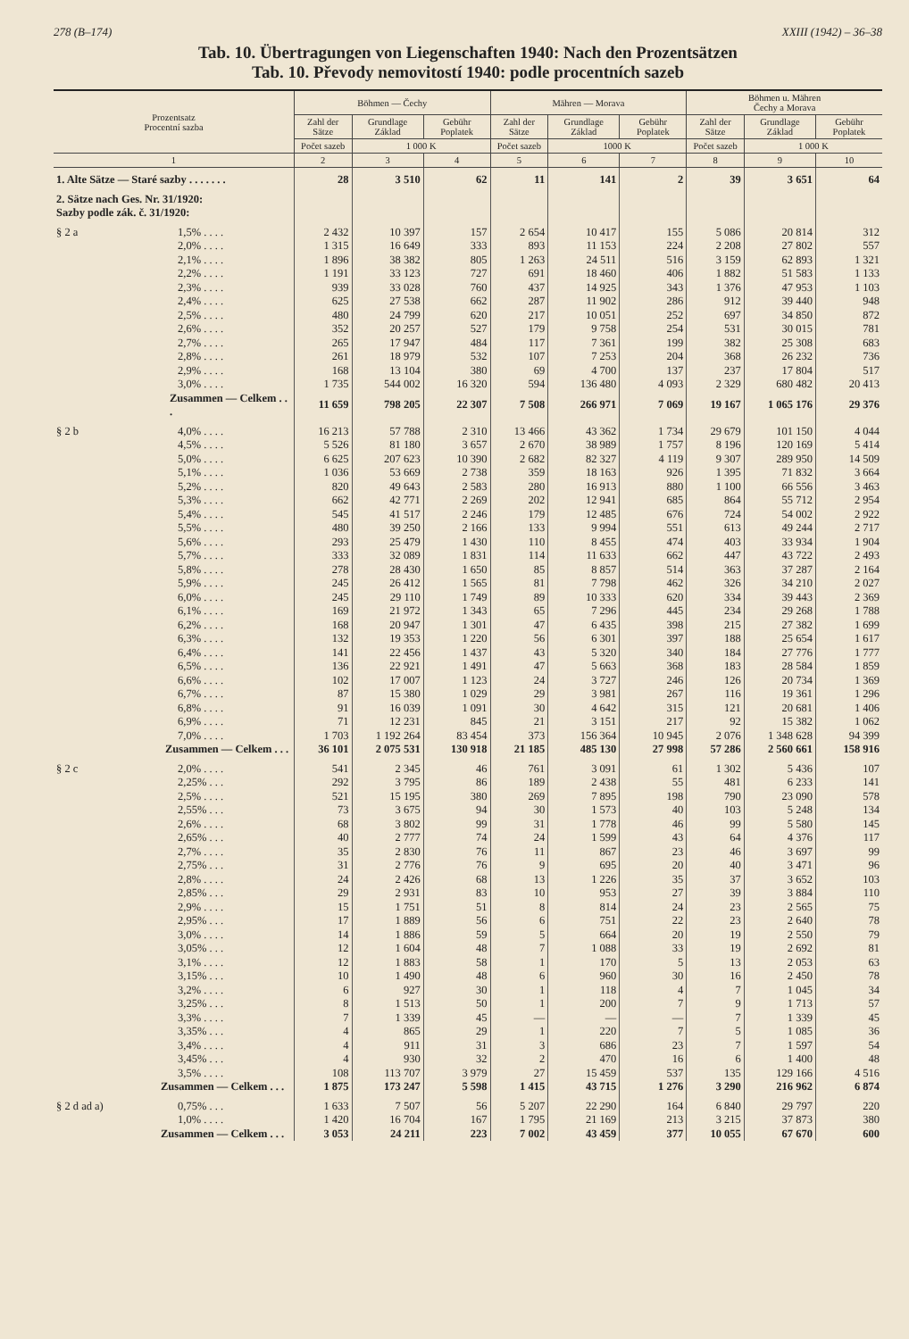278 (B–174) XXIII (1942) – 36–38
Tab. 10. Übertragungen von Liegenschaften 1940: Nach den Prozentsätzen
Tab. 10. Převody nemovitostí 1940: podle procentních sazeb
| Prozentsatz Procentní sazba | | Böhmen — Čechy | | | Mähren — Morava | | | Böhmen u. Mähren Čechy a Morava | | |
| --- | --- | --- | --- | --- | --- | --- | --- | --- | --- | --- |
| | | Zahl der Sätze | Grundlage Základ | Gebühr Poplatek | Zahl der Sätze | Grundlage Základ | Gebühr Poplatek | Zahl der Sätze | Grundlage Základ | Gebühr Poplatek |
| | | Počet sazeb | 1 000 K | | Počet sazeb | 1000 K | | Počet sazeb | 1 000 K | |
| 1 | | 2 | 3 | 4 | 5 | 6 | 7 | 8 | 9 | 10 |
| 1. Alte Sätze — Staré sazby . . . . . . . | | 28 | 3 510 | 62 | 11 | 141 | 2 | 39 | 3 651 | 64 |
| 2. Sätze nach Ges. Nr. 31/1920: Sazby podle zák. č. 31/1920: | | | | | | | | | | |
| § 2 a | 1,5% . . . . | 2 432 | 10 397 | 157 | 2 654 | 10 417 | 155 | 5 086 | 20 814 | 312 |
| | 2,0% . . . . | 1 315 | 16 649 | 333 | 893 | 11 153 | 224 | 2 208 | 27 802 | 557 |
| | 2,1% . . . . | 1 896 | 38 382 | 805 | 1 263 | 24 511 | 516 | 3 159 | 62 893 | 1 321 |
| | 2,2% . . . . | 1 191 | 33 123 | 727 | 691 | 18 460 | 406 | 1 882 | 51 583 | 1 133 |
| | 2,3% . . . . | 939 | 33 028 | 760 | 437 | 14 925 | 343 | 1 376 | 47 953 | 1 103 |
| | 2,4% . . . . | 625 | 27 538 | 662 | 287 | 11 902 | 286 | 912 | 39 440 | 948 |
| | 2,5% . . . . | 480 | 24 799 | 620 | 217 | 10 051 | 252 | 697 | 34 850 | 872 |
| | 2,6% . . . . | 352 | 20 257 | 527 | 179 | 9 758 | 254 | 531 | 30 015 | 781 |
| | 2,7% . . . . | 265 | 17 947 | 484 | 117 | 7 361 | 199 | 382 | 25 308 | 683 |
| | 2,8% . . . . | 261 | 18 979 | 532 | 107 | 7 253 | 204 | 368 | 26 232 | 736 |
| | 2,9% . . . . | 168 | 13 104 | 380 | 69 | 4 700 | 137 | 237 | 17 804 | 517 |
| | 3,0% . . . . | 1 735 | 544 002 | 16 320 | 594 | 136 480 | 4 093 | 2 329 | 680 482 | 20 413 |
| Zusammen — Celkem . . . | | 11 659 | 798 205 | 22 307 | 7 508 | 266 971 | 7 069 | 19 167 | 1 065 176 | 29 376 |
| § 2 b | 4,0% . . . . | 16 213 | 57 788 | 2 310 | 13 466 | 43 362 | 1 734 | 29 679 | 101 150 | 4 044 |
| | 4,5% . . . . | 5 526 | 81 180 | 3 657 | 2 670 | 38 989 | 1 757 | 8 196 | 120 169 | 5 414 |
| | 5,0% . . . . | 6 625 | 207 623 | 10 390 | 2 682 | 82 327 | 4 119 | 9 307 | 289 950 | 14 509 |
| | 5,1% . . . . | 1 036 | 53 669 | 2 738 | 359 | 18 163 | 926 | 1 395 | 71 832 | 3 664 |
| | 5,2% . . . . | 820 | 49 643 | 2 583 | 280 | 16 913 | 880 | 1 100 | 66 556 | 3 463 |
| | 5,3% . . . . | 662 | 42 771 | 2 269 | 202 | 12 941 | 685 | 864 | 55 712 | 2 954 |
| | 5,4% . . . . | 545 | 41 517 | 2 246 | 179 | 12 485 | 676 | 724 | 54 002 | 2 922 |
| | 5,5% . . . . | 480 | 39 250 | 2 166 | 133 | 9 994 | 551 | 613 | 49 244 | 2 717 |
| | 5,6% . . . . | 293 | 25 479 | 1 430 | 110 | 8 455 | 474 | 403 | 33 934 | 1 904 |
| | 5,7% . . . . | 333 | 32 089 | 1 831 | 114 | 11 633 | 662 | 447 | 43 722 | 2 493 |
| | 5,8% . . . . | 278 | 28 430 | 1 650 | 85 | 8 857 | 514 | 363 | 37 287 | 2 164 |
| | 5,9% . . . . | 245 | 26 412 | 1 565 | 81 | 7 798 | 462 | 326 | 34 210 | 2 027 |
| | 6,0% . . . . | 245 | 29 110 | 1 749 | 89 | 10 333 | 620 | 334 | 39 443 | 2 369 |
| | 6,1% . . . . | 169 | 21 972 | 1 343 | 65 | 7 296 | 445 | 234 | 29 268 | 1 788 |
| | 6,2% . . . . | 168 | 20 947 | 1 301 | 47 | 6 435 | 398 | 215 | 27 382 | 1 699 |
| | 6,3% . . . . | 132 | 19 353 | 1 220 | 56 | 6 301 | 397 | 188 | 25 654 | 1 617 |
| | 6,4% . . . . | 141 | 22 456 | 1 437 | 43 | 5 320 | 340 | 184 | 27 776 | 1 777 |
| | 6,5% . . . . | 136 | 22 921 | 1 491 | 47 | 5 663 | 368 | 183 | 28 584 | 1 859 |
| | 6,6% . . . . | 102 | 17 007 | 1 123 | 24 | 3 727 | 246 | 126 | 20 734 | 1 369 |
| | 6,7% . . . . | 87 | 15 380 | 1 029 | 29 | 3 981 | 267 | 116 | 19 361 | 1 296 |
| | 6,8% . . . . | 91 | 16 039 | 1 091 | 30 | 4 642 | 315 | 121 | 20 681 | 1 406 |
| | 6,9% . . . . | 71 | 12 231 | 845 | 21 | 3 151 | 217 | 92 | 15 382 | 1 062 |
| | 7,0% . . . . | 1 703 | 1 192 264 | 83 454 | 373 | 156 364 | 10 945 | 2 076 | 1 348 628 | 94 399 |
| Zusammen — Celkem . . . | | 36 101 | 2 075 531 | 130 918 | 21 185 | 485 130 | 27 998 | 57 286 | 2 560 661 | 158 916 |
| § 2 c | 2,0% . . . . | 541 | 2 345 | 46 | 761 | 3 091 | 61 | 1 302 | 5 436 | 107 |
| | 2,25% . . . | 292 | 3 795 | 86 | 189 | 2 438 | 55 | 481 | 6 233 | 141 |
| | 2,5% . . . . | 521 | 15 195 | 380 | 269 | 7 895 | 198 | 790 | 23 090 | 578 |
| | 2,55% . . . | 73 | 3 675 | 94 | 30 | 1 573 | 40 | 103 | 5 248 | 134 |
| | 2,6% . . . . | 68 | 3 802 | 99 | 31 | 1 778 | 46 | 99 | 5 580 | 145 |
| | 2,65% . . . | 40 | 2 777 | 74 | 24 | 1 599 | 43 | 64 | 4 376 | 117 |
| | 2,7% . . . . | 35 | 2 830 | 76 | 11 | 867 | 23 | 46 | 3 697 | 99 |
| | 2,75% . . . | 31 | 2 776 | 76 | 9 | 695 | 20 | 40 | 3 471 | 96 |
| | 2,8% . . . . | 24 | 2 426 | 68 | 13 | 1 226 | 35 | 37 | 3 652 | 103 |
| | 2,85% . . . | 29 | 2 931 | 83 | 10 | 953 | 27 | 39 | 3 884 | 110 |
| | 2,9% . . . . | 15 | 1 751 | 51 | 8 | 814 | 24 | 23 | 2 565 | 75 |
| | 2,95% . . . | 17 | 1 889 | 56 | 6 | 751 | 22 | 23 | 2 640 | 78 |
| | 3,0% . . . . | 14 | 1 886 | 59 | 5 | 664 | 20 | 19 | 2 550 | 79 |
| | 3,05% . . . | 12 | 1 604 | 48 | 7 | 1 088 | 33 | 19 | 2 692 | 81 |
| | 3,1% . . . . | 12 | 1 883 | 58 | 1 | 170 | 5 | 13 | 2 053 | 63 |
| | 3,15% . . . | 10 | 1 490 | 48 | 6 | 960 | 30 | 16 | 2 450 | 78 |
| | 3,2% . . . . | 6 | 927 | 30 | 1 | 118 | 4 | 7 | 1 045 | 34 |
| | 3,25% . . . | 8 | 1 513 | 50 | 1 | 200 | 7 | 9 | 1 713 | 57 |
| | 3,3% . . . . | 7 | 1 339 | 45 | — | — | — | 7 | 1 339 | 45 |
| | 3,35% . . . | 4 | 865 | 29 | 1 | 220 | 7 | 5 | 1 085 | 36 |
| | 3,4% . . . . | 4 | 911 | 31 | 3 | 686 | 23 | 7 | 1 597 | 54 |
| | 3,45% . . . | 4 | 930 | 32 | 2 | 470 | 16 | 6 | 1 400 | 48 |
| | 3,5% . . . . | 108 | 113 707 | 3 979 | 27 | 15 459 | 537 | 135 | 129 166 | 4 516 |
| Zusammen — Celkem . . . | | 1 875 | 173 247 | 5 598 | 1 415 | 43 715 | 1 276 | 3 290 | 216 962 | 6 874 |
| § 2 d ad a) | 0,75% . . . | 1 633 | 7 507 | 56 | 5 207 | 22 290 | 164 | 6 840 | 29 797 | 220 |
| | 1,0% . . . . | 1 420 | 16 704 | 167 | 1 795 | 21 169 | 213 | 3 215 | 37 873 | 380 |
| Zusammen — Celkem . . . | | 3 053 | 24 211 | 223 | 7 002 | 43 459 | 377 | 10 055 | 67 670 | 600 |